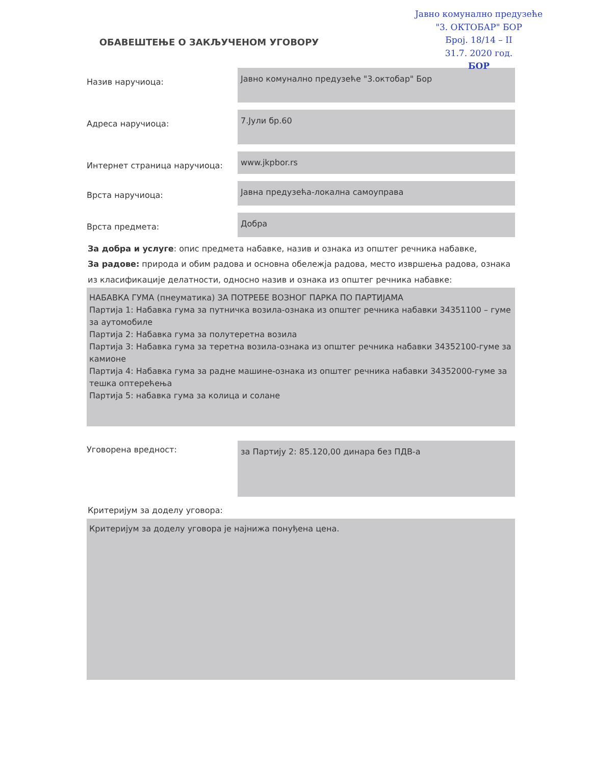Јавно комунално предузеће
"3. ОКТОБАР" БОР
Број. 18/14 – II
31.7. 2020 год.
БОР
ОБАВЕШТЕЊЕ О ЗАКЉУЧЕНОМ УГОВОРУ
Назив наручиоца:
Јавно комунално предузеће "3.октобар" Бор
Адреса наручиоца:
7.Јули бр.60
Интернет страница наручиоца:
www.jkpbor.rs
Врста наручиоца:
Јавна предузећа-локална самоуправа
Врста предмета:
Добра
За добра и услуге: опис предмета набавке, назив и ознака из општег речника набавке,
За радове: природа и обим радова и основна обележја радова, место извршења радова, ознака из класификације делатности, односно назив и ознака из општег речника набавке:
НАБАВКА ГУМА (пнеуматика) ЗА ПОТРЕБЕ ВОЗНОГ ПАРКА ПО ПАРТИЈАМА
Партија 1: Набавка гума за путничка возила-ознака из општег речника набавки 34351100 – гуме за аутомобиле
Партија 2: Набавка гума за полутеретна возила
Партија 3: Набавка гума за теретна возила-ознака из општег речника набавки 34352100-гуме за камионе
Партија 4: Набавка гума за радне машине-ознака из општег речника набавки 34352000-гуме за тешка оптерећења
Партија 5: набавка гума за колица и солане
Уговорена вредност:
за Партију 2: 85.120,00 динара без ПДВ-а
Критеријум за доделу уговора:
Критеријум за доделу уговора је најнижа понуђена цена.